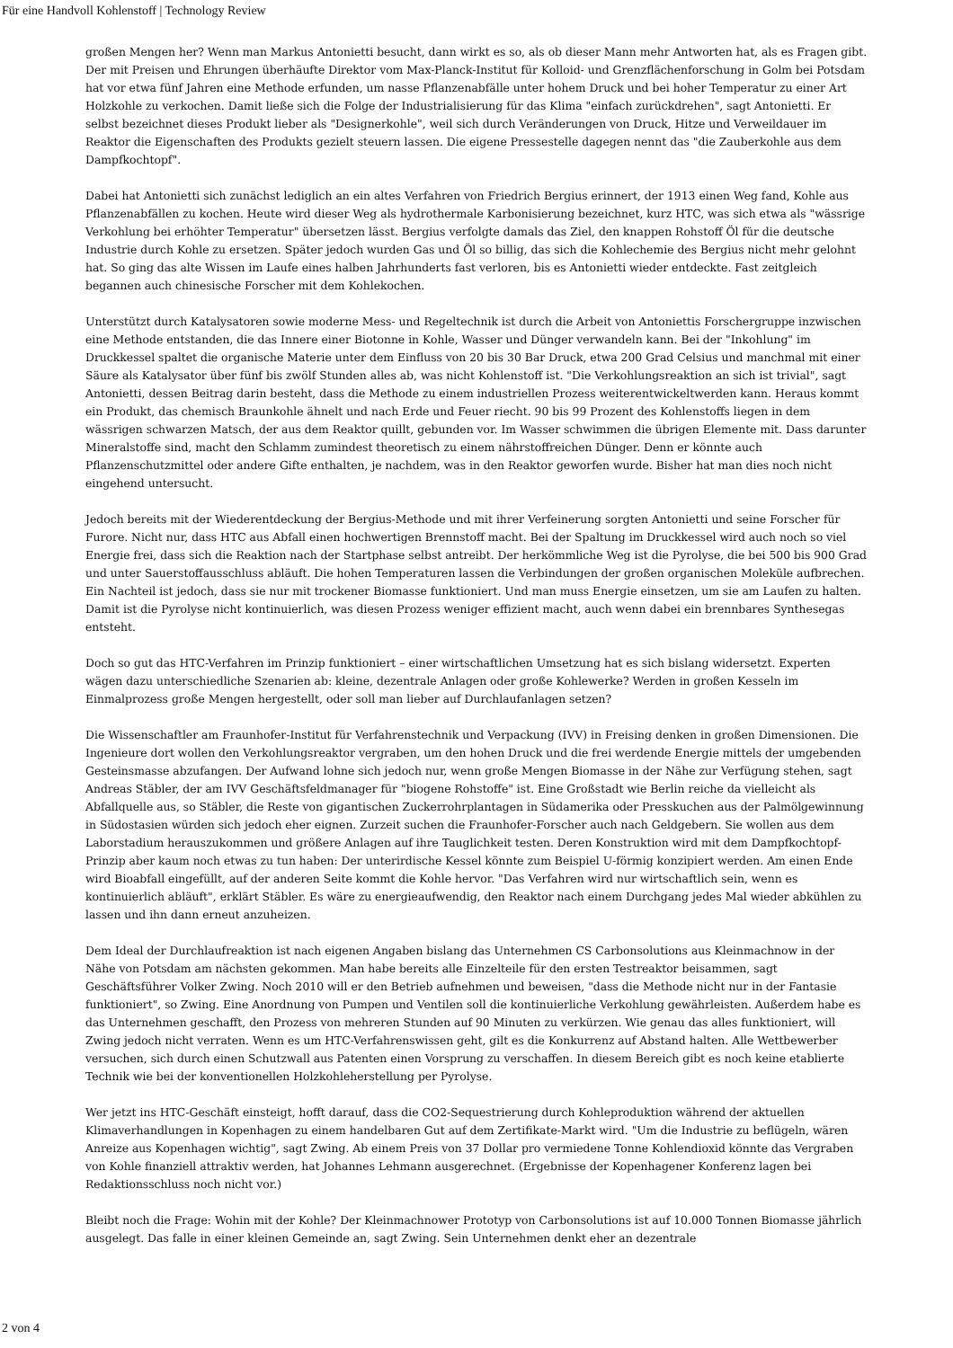Für eine Handvoll Kohlenstoff | Technology Review
großen Mengen her? Wenn man Markus Antonietti besucht, dann wirkt es so, als ob dieser Mann mehr Antworten hat, als es Fragen gibt. Der mit Preisen und Ehrungen überhäufte Direktor vom Max-Planck-Institut für Kolloid- und Grenzflächenforschung in Golm bei Potsdam hat vor etwa fünf Jahren eine Methode erfunden, um nasse Pflanzenabfälle unter hohem Druck und bei hoher Temperatur zu einer Art Holzkohle zu verkochen. Damit ließe sich die Folge der Industrialisierung für das Klima "einfach zurückdrehen", sagt Antonietti. Er selbst bezeichnet dieses Produkt lieber als "Designerkohle", weil sich durch Veränderungen von Druck, Hitze und Verweildauer im Reaktor die Eigenschaften des Produkts gezielt steuern lassen. Die eigene Pressestelle dagegen nennt das "die Zauberkohle aus dem Dampfkochtopf".
Dabei hat Antonietti sich zunächst lediglich an ein altes Verfahren von Friedrich Bergius erinnert, der 1913 einen Weg fand, Kohle aus Pflanzenabfällen zu kochen. Heute wird dieser Weg als hydrothermale Karbonisierung bezeichnet, kurz HTC, was sich etwa als "wässrige Verkohlung bei erhöhter Temperatur" übersetzen lässt. Bergius verfolgte damals das Ziel, den knappen Rohstoff Öl für die deutsche Industrie durch Kohle zu ersetzen. Später jedoch wurden Gas und Öl so billig, das sich die Kohlechemie des Bergius nicht mehr gelohnt hat. So ging das alte Wissen im Laufe eines halben Jahrhunderts fast verloren, bis es Antonietti wieder entdeckte. Fast zeitgleich begannen auch chinesische Forscher mit dem Kohlekochen.
Unterstützt durch Katalysatoren sowie moderne Mess- und Regeltechnik ist durch die Arbeit von Antoniettis Forschergruppe inzwischen eine Methode entstanden, die das Innere einer Biotonne in Kohle, Wasser und Dünger verwandeln kann. Bei der "Inkohlung" im Druckkessel spaltet die organische Materie unter dem Einfluss von 20 bis 30 Bar Druck, etwa 200 Grad Celsius und manchmal mit einer Säure als Katalysator über fünf bis zwölf Stunden alles ab, was nicht Kohlenstoff ist. "Die Verkohlungsreaktion an sich ist trivial", sagt Antonietti, dessen Beitrag darin besteht, dass die Methode zu einem industriellen Prozess weiterentwickeltwerden kann. Heraus kommt ein Produkt, das chemisch Braunkohle ähnelt und nach Erde und Feuer riecht. 90 bis 99 Prozent des Kohlenstoffs liegen in dem wässrigen schwarzen Matsch, der aus dem Reaktor quillt, gebunden vor. Im Wasser schwimmen die übrigen Elemente mit. Dass darunter Mineralstoffe sind, macht den Schlamm zumindest theoretisch zu einem nährstoffreichen Dünger. Denn er könnte auch Pflanzenschutzmittel oder andere Gifte enthalten, je nachdem, was in den Reaktor geworfen wurde. Bisher hat man dies noch nicht eingehend untersucht.
Jedoch bereits mit der Wiederentdeckung der Bergius-Methode und mit ihrer Verfeinerung sorgten Antonietti und seine Forscher für Furore. Nicht nur, dass HTC aus Abfall einen hochwertigen Brennstoff macht. Bei der Spaltung im Druckkessel wird auch noch so viel Energie frei, dass sich die Reaktion nach der Startphase selbst antreibt. Der herkömmliche Weg ist die Pyrolyse, die bei 500 bis 900 Grad und unter Sauerstoffausschluss abläuft. Die hohen Temperaturen lassen die Verbindungen der großen organischen Moleküle aufbrechen. Ein Nachteil ist jedoch, dass sie nur mit trockener Biomasse funktioniert. Und man muss Energie einsetzen, um sie am Laufen zu halten. Damit ist die Pyrolyse nicht kontinuierlich, was diesen Prozess weniger effizient macht, auch wenn dabei ein brennbares Synthesegas entsteht.
Doch so gut das HTC-Verfahren im Prinzip funktioniert – einer wirtschaftlichen Umsetzung hat es sich bislang widersetzt. Experten wägen dazu unterschiedliche Szenarien ab: kleine, dezentrale Anlagen oder große Kohlewerke? Werden in großen Kesseln im Einmalprozess große Mengen hergestellt, oder soll man lieber auf Durchlaufanlagen setzen?
Die Wissenschaftler am Fraunhofer-Institut für Verfahrenstechnik und Verpackung (IVV) in Freising denken in großen Dimensionen. Die Ingenieure dort wollen den Verkohlungsreaktor vergraben, um den hohen Druck und die frei werdende Energie mittels der umgebenden Gesteinsmasse abzufangen. Der Aufwand lohne sich jedoch nur, wenn große Mengen Biomasse in der Nähe zur Verfügung stehen, sagt Andreas Stäbler, der am IVV Geschäftsfeldmanager für "biogene Rohstoffe" ist. Eine Großstadt wie Berlin reiche da vielleicht als Abfallquelle aus, so Stäbler, die Reste von gigantischen Zuckerrohrplantagen in Südamerika oder Presskuchen aus der Palmölgewinnung in Südostasien würden sich jedoch eher eignen. Zurzeit suchen die Fraunhofer-Forscher auch nach Geldgebern. Sie wollen aus dem Laborstadium herauszukommen und größere Anlagen auf ihre Tauglichkeit testen. Deren Konstruktion wird mit dem Dampfkochtopf-Prinzip aber kaum noch etwas zu tun haben: Der unterirdische Kessel könnte zum Beispiel U-förmig konzipiert werden. Am einen Ende wird Bioabfall eingefüllt, auf der anderen Seite kommt die Kohle hervor. "Das Verfahren wird nur wirtschaftlich sein, wenn es kontinuierlich abläuft", erklärt Stäbler. Es wäre zu energieaufwendig, den Reaktor nach einem Durchgang jedes Mal wieder abkühlen zu lassen und ihn dann erneut anzuheizen.
Dem Ideal der Durchlaufreaktion ist nach eigenen Angaben bislang das Unternehmen CS Carbonsolutions aus Kleinmachnow in der Nähe von Potsdam am nächsten gekommen. Man habe bereits alle Einzelteile für den ersten Testreaktor beisammen, sagt Geschäftsführer Volker Zwing. Noch 2010 will er den Betrieb aufnehmen und beweisen, "dass die Methode nicht nur in der Fantasie funktioniert", so Zwing. Eine Anordnung von Pumpen und Ventilen soll die kontinuierliche Verkohlung gewährleisten. Außerdem habe es das Unternehmen geschafft, den Prozess von mehreren Stunden auf 90 Minuten zu verkürzen. Wie genau das alles funktioniert, will Zwing jedoch nicht verraten. Wenn es um HTC-Verfahrenswissen geht, gilt es die Konkurrenz auf Abstand halten. Alle Wettbewerber versuchen, sich durch einen Schutzwall aus Patenten einen Vorsprung zu verschaffen. In diesem Bereich gibt es noch keine etablierte Technik wie bei der konventionellen Holzkohleherstellung per Pyrolyse.
Wer jetzt ins HTC-Geschäft einsteigt, hofft darauf, dass die CO2-Sequestrierung durch Kohleproduktion während der aktuellen Klimaverhandlungen in Kopenhagen zu einem handelbaren Gut auf dem Zertifikate-Markt wird. "Um die Industrie zu beflügeln, wären Anreize aus Kopenhagen wichtig", sagt Zwing. Ab einem Preis von 37 Dollar pro vermiedene Tonne Kohlendioxid könnte das Vergraben von Kohle finanziell attraktiv werden, hat Johannes Lehmann ausgerechnet. (Ergebnisse der Kopenhagener Konferenz lagen bei Redaktionsschluss noch nicht vor.)
Bleibt noch die Frage: Wohin mit der Kohle? Der Kleinmachnower Prototyp von Carbonsolutions ist auf 10.000 Tonnen Biomasse jährlich ausgelegt. Das falle in einer kleinen Gemeinde an, sagt Zwing. Sein Unternehmen denkt eher an dezentrale
2 von 4